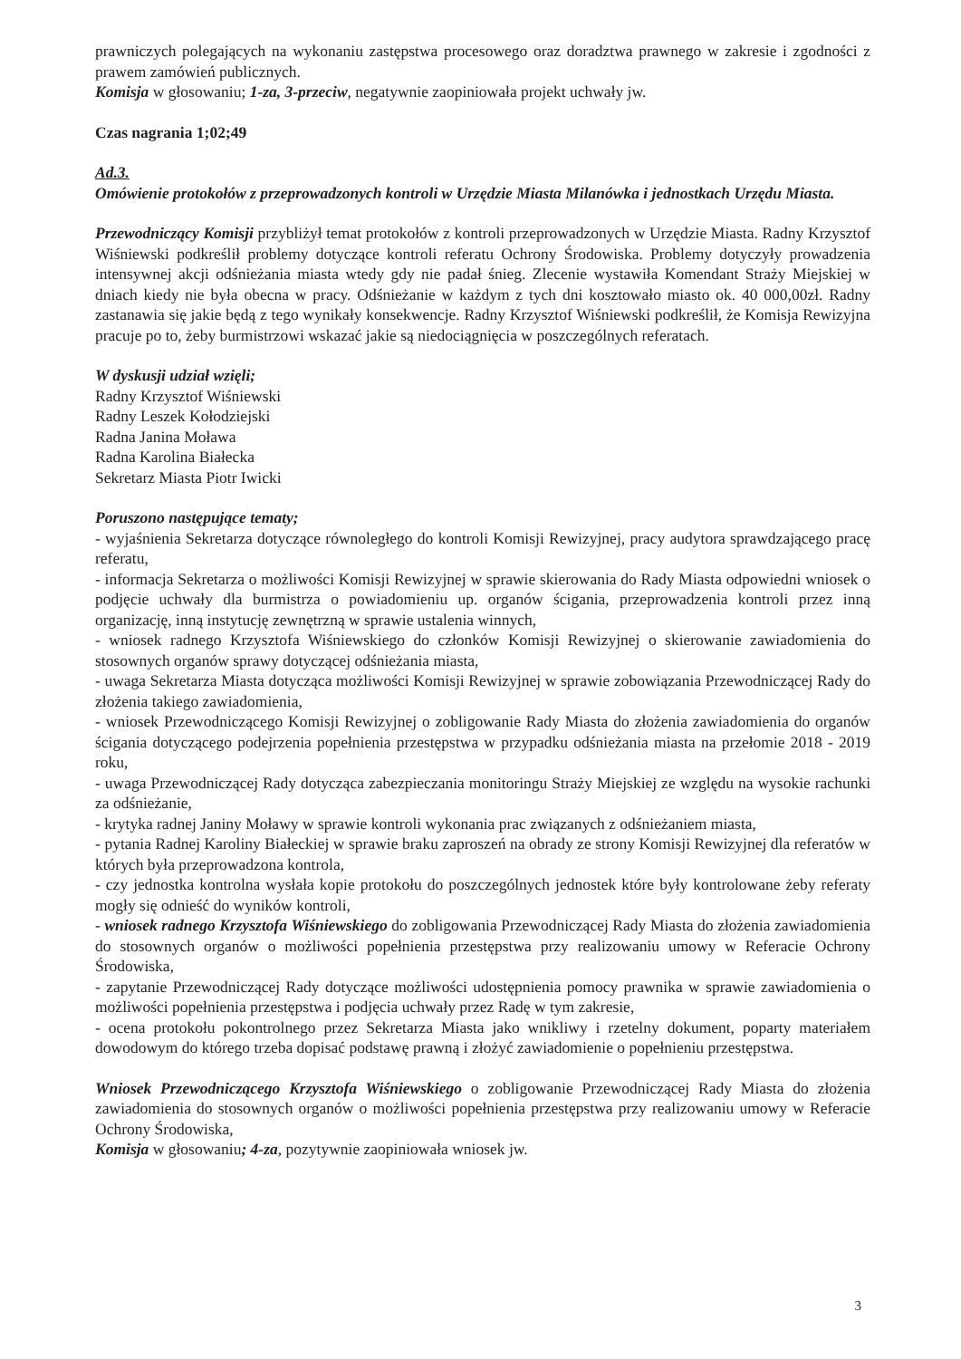prawniczych polegających na wykonaniu zastępstwa procesowego oraz doradztwa prawnego w zakresie i zgodności z prawem zamówień publicznych.
Komisja w głosowaniu; 1-za, 3-przeciw, negatywnie zaopiniowała projekt uchwały jw.
Czas nagrania 1;02;49
Ad.3.
Omówienie protokołów z przeprowadzonych kontroli w Urzędzie Miasta Milanówka i jednostkach Urzędu Miasta.
Przewodniczący Komisji przybliżył temat protokołów z kontroli przeprowadzonych w Urzędzie Miasta. Radny Krzysztof Wiśniewski podkreślił problemy dotyczące kontroli referatu Ochrony Środowiska. Problemy dotyczyły prowadzenia intensywnej akcji odśnieżania miasta wtedy gdy nie padał śnieg. Zlecenie wystawiła Komendant Straży Miejskiej w dniach kiedy nie była obecna w pracy. Odśnieżanie w każdym z tych dni kosztowało miasto ok. 40 000,00zł. Radny zastanawia się jakie będą z tego wynikały konsekwencje. Radny Krzysztof Wiśniewski podkreślił, że Komisja Rewizyjna pracuje po to, żeby burmistrzowi wskazać jakie są niedociągnięcia w poszczególnych referatach.
W dyskusji udział wzięli;
Radny Krzysztof Wiśniewski
Radny Leszek Kołodziejski
Radna Janina Moława
Radna Karolina Białecka
Sekretarz Miasta Piotr Iwicki
Poruszono następujące tematy;
- wyjaśnienia Sekretarza dotyczące równoległego do kontroli Komisji Rewizyjnej, pracy audytora sprawdzającego pracę referatu,
- informacja Sekretarza o możliwości Komisji Rewizyjnej w sprawie skierowania do Rady Miasta odpowiedni wniosek o podjęcie uchwały dla burmistrza o powiadomieniu up. organów ścigania, przeprowadzenia kontroli przez inną organizację, inną instytucję zewnętrzną w sprawie ustalenia winnych,
- wniosek radnego Krzysztofa Wiśniewskiego do członków Komisji Rewizyjnej o skierowanie zawiadomienia do stosownych organów sprawy dotyczącej odśnieżania miasta,
- uwaga Sekretarza Miasta dotycząca możliwości Komisji Rewizyjnej w sprawie zobowiązania Przewodniczącej Rady do złożenia takiego zawiadomienia,
- wniosek Przewodniczącego Komisji Rewizyjnej o zobligowanie Rady Miasta do złożenia zawiadomienia do organów ścigania dotyczącego podejrzenia popełnienia przestępstwa w przypadku odśnieżania miasta na przełomie 2018 - 2019 roku,
- uwaga Przewodniczącej Rady dotycząca zabezpieczania monitoringu Straży Miejskiej ze względu na wysokie rachunki za odśnieżanie,
- krytyka radnej Janiny Moławy w sprawie kontroli wykonania prac związanych z odśnieżaniem miasta,
- pytania Radnej Karoliny Białeckiej w sprawie braku zaproszeń na obrady ze strony Komisji Rewizyjnej dla referatów w których była przeprowadzona kontrola,
- czy jednostka kontrolna wysłała kopie protokołu do poszczególnych jednostek które były kontrolowane żeby referaty mogły się odnieść do wyników kontroli,
- wniosek radnego Krzysztofa Wiśniewskiego do zobligowania Przewodniczącej Rady Miasta do złożenia zawiadomienia do stosownych organów o możliwości popełnienia przestępstwa przy realizowaniu umowy w Referacie Ochrony Środowiska,
- zapytanie Przewodniczącej Rady dotyczące możliwości udostępnienia pomocy prawnika w sprawie zawiadomienia o możliwości popełnienia przestępstwa i podjęcia uchwały przez Radę w tym zakresie,
- ocena protokołu pokontrolnego przez Sekretarza Miasta jako wnikliwy i rzetelny dokument, poparty materiałem dowodowym do którego trzeba dopisać podstawę prawną i złożyć zawiadomienie o popełnieniu przestępstwa.
Wniosek Przewodniczącego Krzysztofa Wiśniewskiego o zobligowanie Przewodniczącej Rady Miasta do złożenia zawiadomienia do stosownych organów o możliwości popełnienia przestępstwa przy realizowaniu umowy w Referacie Ochrony Środowiska,
Komisja w głosowaniu; 4-za, pozytywnie zaopiniowała wniosek jw.
3